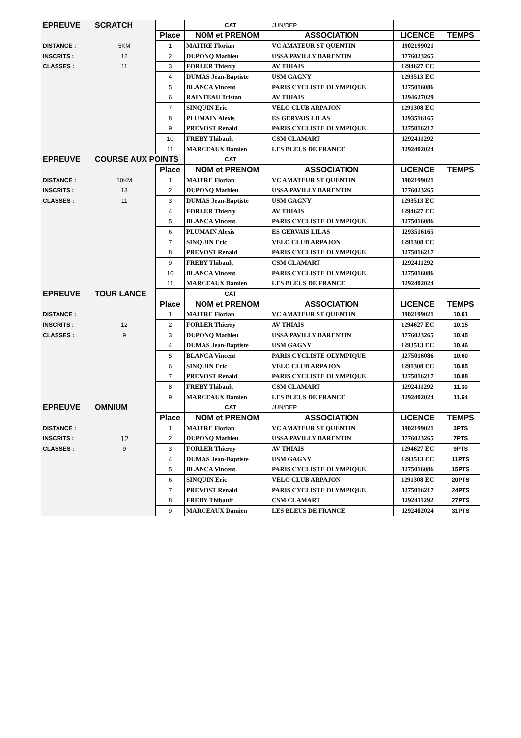| EPREUVE | SCRATCH | | CAT | JUN/DEP | | |
| | | Place | NOM et PRENOM | ASSOCIATION | LICENCE | TEMPS |
| DISTANCE : | 5KM | 1 | MAITRE Florian | VC AMATEUR ST QUENTIN | 1902199021 | |
| INSCRITS : | 12 | 2 | DUPONQ Mathieu | USSA PAVILLY BARENTIN | 1776023265 | |
| CLASSES : | 11 | 3 | FORLER Thierry | AV THIAIS | 1294627 EC | |
| | | 4 | DUMAS Jean-Baptiste | USM GAGNY | 1293513 EC | |
| | | 5 | BLANCA Vincent | PARIS CYCLISTE OLYMPIQUE | 1275016086 | |
| | | 6 | RAINTEAU Tristan | AV THIAIS | 1294627029 | |
| | | 7 | SINQUIN Eric | VELO CLUB ARPAJON | 1291308 EC | |
| | | 8 | PLUMAIN Alexis | ES GERVAIS LILAS | 1293516165 | |
| | | 9 | PREVOST Renald | PARIS CYCLISTE OLYMPIQUE | 1275016217 | |
| | | 10 | FREBY Thibault | CSM CLAMART | 1292411292 | |
| | | 11 | MARCEAUX Damien | LES BLEUS DE FRANCE | 1292402024 | |
| EPREUVE | COURSE AUX POINTS | | CAT | | | |
| | | Place | NOM et PRENOM | ASSOCIATION | LICENCE | TEMPS |
| DISTANCE : | 10KM | 1 | MAITRE Florian | VC AMATEUR ST QUENTIN | 1902199021 | |
| INSCRITS : | 13 | 2 | DUPONQ Mathieu | USSA PAVILLY BARENTIN | 1776023265 | |
| CLASSES : | 11 | 3 | DUMAS Jean-Baptiste | USM GAGNY | 1293513 EC | |
| | | 4 | FORLER Thierry | AV THIAIS | 1294627 EC | |
| | | 5 | BLANCA Vincent | PARIS CYCLISTE OLYMPIQUE | 1275016086 | |
| | | 6 | PLUMAIN Alexis | ES GERVAIS LILAS | 1293516165 | |
| | | 7 | SINQUIN Eric | VELO CLUB ARPAJON | 1291308 EC | |
| | | 8 | PREVOST Renald | PARIS CYCLISTE OLYMPIQUE | 1275016217 | |
| | | 9 | FREBY Thibault | CSM CLAMART | 1292411292 | |
| | | 10 | BLANCA Vincent | PARIS CYCLISTE OLYMPIQUE | 1275016086 | |
| | | 11 | MARCEAUX Damien | LES BLEUS DE FRANCE | 1292402024 | |
| EPREUVE | TOUR LANCE | | CAT | | | |
| | | Place | NOM et PRENOM | ASSOCIATION | LICENCE | TEMPS |
| DISTANCE : | | 1 | MAITRE Florian | VC AMATEUR ST QUENTIN | 1902199021 | 10.01 |
| INSCRITS : | 12 | 2 | FORLER Thierry | AV THIAIS | 1294627 EC | 10.15 |
| CLASSES : | 9 | 3 | DUPONQ Mathieu | USSA PAVILLY BARENTIN | 1776023265 | 10.45 |
| | | 4 | DUMAS Jean-Baptiste | USM GAGNY | 1293513 EC | 10.46 |
| | | 5 | BLANCA Vincent | PARIS CYCLISTE OLYMPIQUE | 1275016086 | 10.60 |
| | | 6 | SINQUIN Eric | VELO CLUB ARPAJON | 1291308 EC | 10.85 |
| | | 7 | PREVOST Renald | PARIS CYCLISTE OLYMPIQUE | 1275016217 | 10.88 |
| | | 8 | FREBY Thibault | CSM CLAMART | 1292411292 | 11.30 |
| | | 9 | MARCEAUX Damien | LES BLEUS DE FRANCE | 1292402024 | 11.64 |
| EPREUVE | OMNIUM | | CAT | JUN/DEP | | |
| | | Place | NOM et PRENOM | ASSOCIATION | LICENCE | TEMPS |
| DISTANCE : | | 1 | MAITRE Florian | VC AMATEUR ST QUENTIN | 1902199021 | 3PTS |
| INSCRITS : | 12 | 2 | DUPONQ Mathieu | USSA PAVILLY BARENTIN | 1776023265 | 7PTS |
| CLASSES : | 9 | 3 | FORLER Thierry | AV THIAIS | 1294627 EC | 9PTS |
| | | 4 | DUMAS Jean-Baptiste | USM GAGNY | 1293513 EC | 11PTS |
| | | 5 | BLANCA Vincent | PARIS CYCLISTE OLYMPIQUE | 1275016086 | 15PTS |
| | | 6 | SINQUIN Eric | VELO CLUB ARPAJON | 1291308 EC | 20PTS |
| | | 7 | PREVOST Renald | PARIS CYCLISTE OLYMPIQUE | 1275016217 | 24PTS |
| | | 8 | FREBY Thibault | CSM CLAMART | 1292411292 | 27PTS |
| | | 9 | MARCEAUX Damien | LES BLEUS DE FRANCE | 1292402024 | 31PTS |